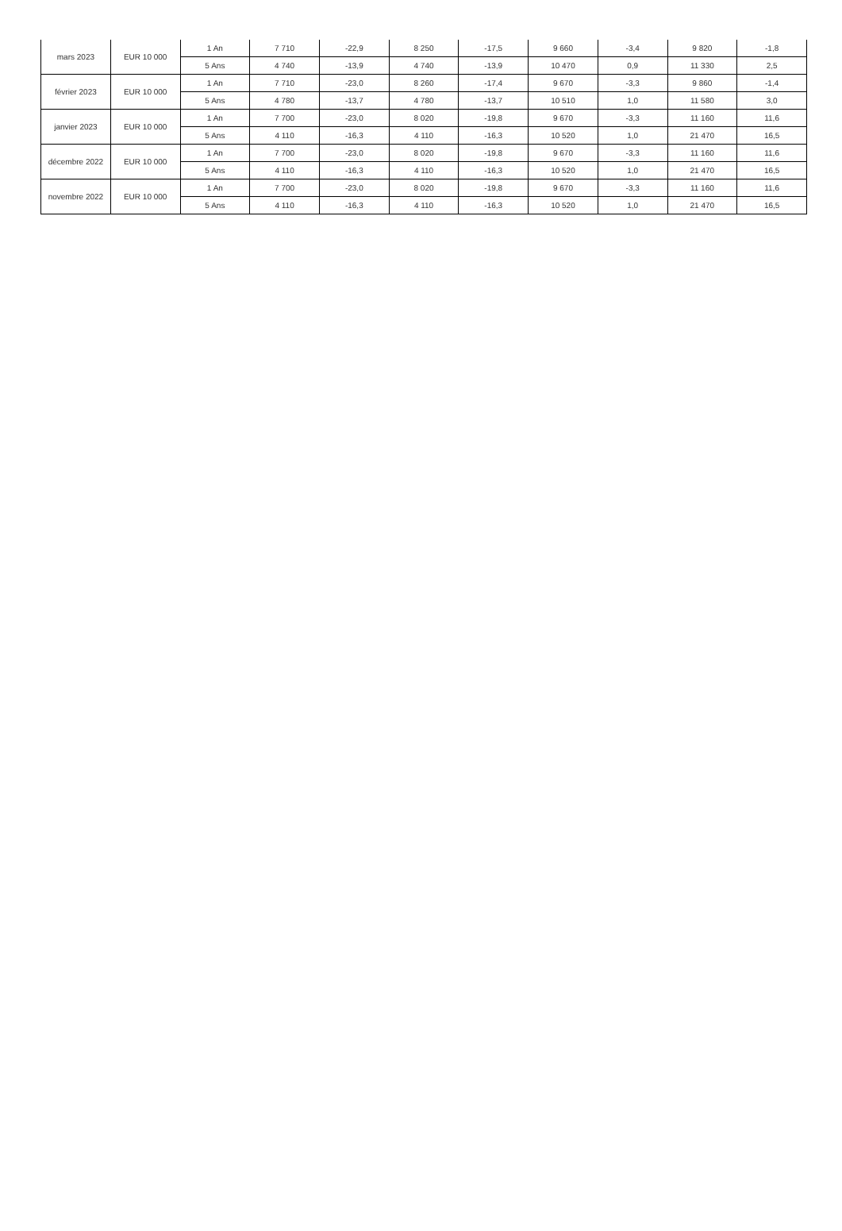| mars 2023 | EUR 10 000 | 1 An | 7 710 | -22,9 | 8 250 | -17,5 | 9 660 | -3,4 | 9 820 | -1,8 |
| | | 5 Ans | 4 740 | -13,9 | 4 740 | -13,9 | 10 470 | 0,9 | 11 330 | 2,5 |
| février 2023 | EUR 10 000 | 1 An | 7 710 | -23,0 | 8 260 | -17,4 | 9 670 | -3,3 | 9 860 | -1,4 |
| | | 5 Ans | 4 780 | -13,7 | 4 780 | -13,7 | 10 510 | 1,0 | 11 580 | 3,0 |
| janvier 2023 | EUR 10 000 | 1 An | 7 700 | -23,0 | 8 020 | -19,8 | 9 670 | -3,3 | 11 160 | 11,6 |
| | | 5 Ans | 4 110 | -16,3 | 4 110 | -16,3 | 10 520 | 1,0 | 21 470 | 16,5 |
| décembre 2022 | EUR 10 000 | 1 An | 7 700 | -23,0 | 8 020 | -19,8 | 9 670 | -3,3 | 11 160 | 11,6 |
| | | 5 Ans | 4 110 | -16,3 | 4 110 | -16,3 | 10 520 | 1,0 | 21 470 | 16,5 |
| novembre 2022 | EUR 10 000 | 1 An | 7 700 | -23,0 | 8 020 | -19,8 | 9 670 | -3,3 | 11 160 | 11,6 |
| | | 5 Ans | 4 110 | -16,3 | 4 110 | -16,3 | 10 520 | 1,0 | 21 470 | 16,5 |